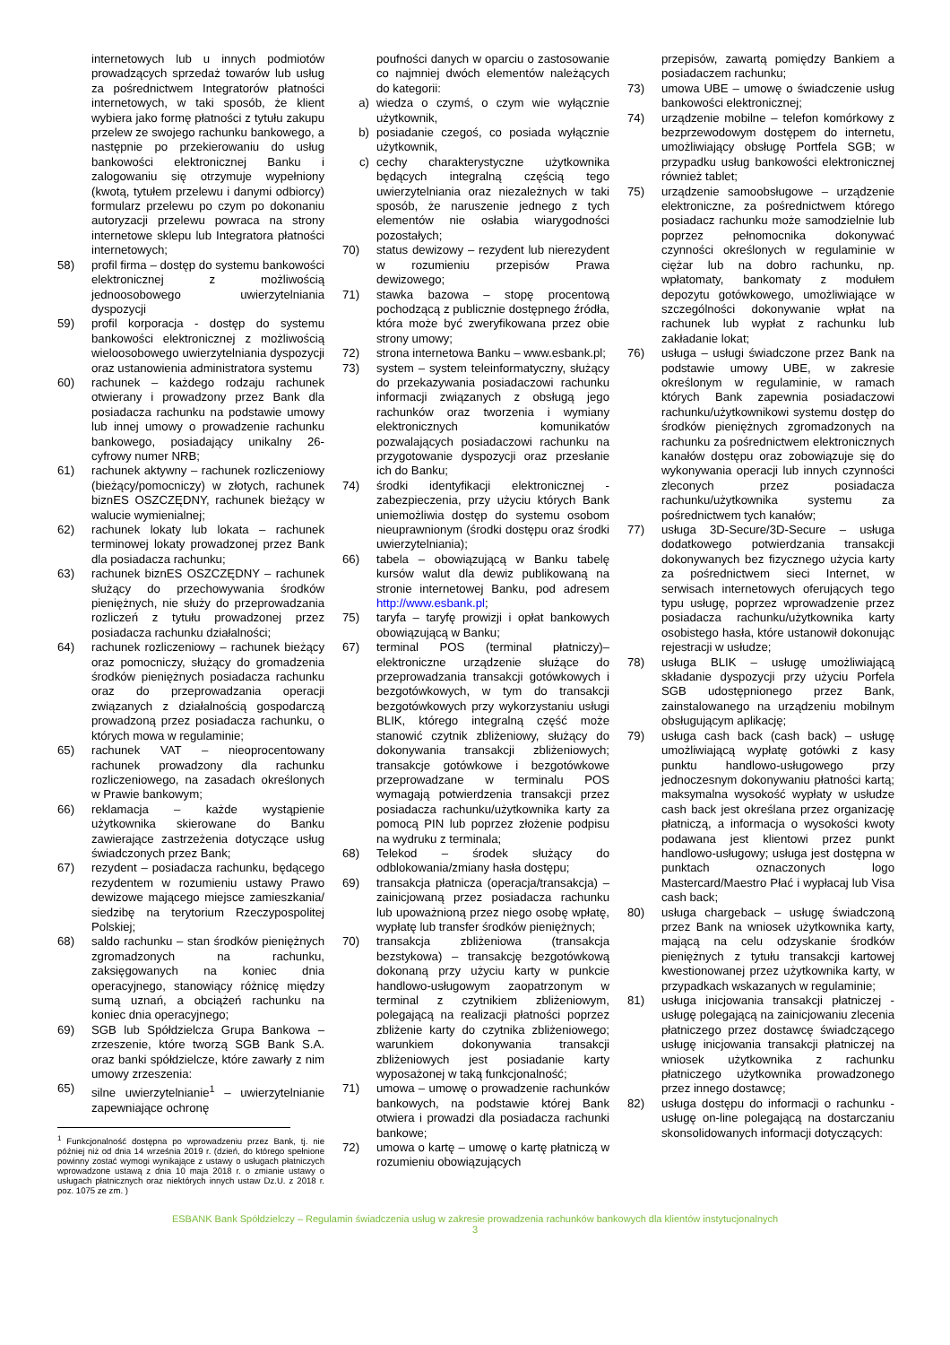internetowych lub u innych podmiotów prowadzących sprzedaż towarów lub usług za pośrednictwem Integratorów płatności internetowych, w taki sposób, że klient wybiera jako formę płatności z tytułu zakupu przelew ze swojego rachunku bankowego, a następnie po przekierowaniu do usług bankowości elektronicznej Banku i zalogowaniu się otrzymuje wypełniony (kwotą, tytułem przelewu i danymi odbiorcy) formularz przelewu po czym po dokonaniu autoryzacji przelewu powraca na strony internetowe sklepu lub Integratora płatności internetowych;
58) profil firma – dostęp do systemu bankowości elektronicznej z możliwością jednoosobowego uwierzytelniania dyspozycji
59) profil korporacja - dostęp do systemu bankowości elektronicznej z możliwością wieloosobowego uwierzytelniania dyspozycji oraz ustanowienia administratora systemu
60) rachunek – każdego rodzaju rachunek otwierany i prowadzony przez Bank dla posiadacza rachunku na podstawie umowy lub innej umowy o prowadzenie rachunku bankowego, posiadający unikalny 26-cyfrowy numer NRB;
61) rachunek aktywny – rachunek rozliczeniowy (bieżący/pomocniczy) w złotych, rachunek biznES OSZCZĘDNY, rachunek bieżący w walucie wymienialnej;
62) rachunek lokaty lub lokata – rachunek terminowej lokaty prowadzonej przez Bank dla posiadacza rachunku;
63) rachunek biznES OSZCZĘDNY – rachunek służący do przechowywania środków pieniężnych, nie służy do przeprowadzania rozliczeń z tytułu prowadzonej przez posiadacza rachunku działalności;
64) rachunek rozliczeniowy – rachunek bieżący oraz pomocniczy, służący do gromadzenia środków pieniężnych posiadacza rachunku oraz do przeprowadzania operacji związanych z działalnością gospodarczą prowadzoną przez posiadacza rachunku, o których mowa w regulaminie;
65) rachunek VAT – nieoprocentowany rachunek prowadzony dla rachunku rozliczeniowego, na zasadach określonych w Prawie bankowym;
66) reklamacja – każde wystąpienie użytkownika skierowane do Banku zawierające zastrzeżenia dotyczące usług świadczonych przez Bank;
67) rezydent – posiadacza rachunku, będącego rezydentem w rozumieniu ustawy Prawo dewizowe mającego miejsce zamieszkania/ siedzibę na terytorium Rzeczypospolitej Polskiej;
68) saldo rachunku – stan środków pieniężnych zgromadzonych na rachunku, zaksięgowanych na koniec dnia operacyjnego, stanowiący różnicę między sumą uznań, a obciążeń rachunku na koniec dnia operacyjnego;
69) SGB lub Spółdzielcza Grupa Bankowa – zrzeszenie, które tworzą SGB Bank S.A. oraz banki spółdzielcze, które zawarły z nim umowy zrzeszenia:
65) silne uwierzytelnianie<sup>1</sup> – uwierzytelnianie zapewniające ochronę
<sup>1</sup> Funkcjonalność dostępna po wprowadzeniu przez Bank, tj. nie później niż od dnia 14 września 2019 r. (dzień, do którego spełnione powinny zostać wymogi wynikające z ustawy o usługach płatniczych wprowadzone ustawą z dnia 10 maja 2018 r. o zmianie ustawy o usługach płatnicznych oraz niektórych innych ustaw Dz.U. z 2018 r. poz. 1075 ze zm. )
poufności danych w oparciu o zastosowanie co najmniej dwóch elementów należących do kategorii:
a) wiedza o czymś, o czym wie wyłącznie użytkownik,
b) posiadanie czegoś, co posiada wyłącznie użytkownik,
c) cechy charakterystyczne użytkownika będących integralną częścią tego uwierzytelniania oraz niezależnych w taki sposób, że naruszenie jednego z tych elementów nie osłabia wiarygodności pozostałych;
70) status dewizowy – rezydent lub nierezydent w rozumieniu przepisów Prawa dewizowego;
71) stawka bazowa – stopę procentową pochodzącą z publicznie dostępnego źródła, która może być zweryfikowana przez obie strony umowy;
72) strona internetowa Banku – www.esbank.pl;
73) system – system teleinformatyczny, służący do przekazywania posiadaczowi rachunku informacji związanych z obsługą jego rachunków oraz tworzenia i wymiany elektronicznych komunikatów pozwalających posiadaczowi rachunku na przygotowanie dyspozycji oraz przesłanie ich do Banku;
74) środki identyfikacji elektronicznej - zabezpieczenia, przy użyciu których Bank uniemożliwia dostęp do systemu osobom nieuprawnionym (środki dostępu oraz środki uwierzytelniania);
66) tabela – obowiązującą w Banku tabelę kursów walut dla dewiz publikowaną na stronie internetowej Banku, pod adresem http://www.esbank.pl;
75) taryfa – taryfę prowizji i opłat bankowych obowiązującą w Banku;
67) terminal POS (terminal płatniczy)– elektroniczne urządzenie służące do przeprowadzania transakcji gotówkowych i bezgotówkowych, w tym do transakcji bezgotówkowych przy wykorzystaniu usługi BLIK, którego integralną część może stanowić czytnik zbliżeniowy, służący do dokonywania transakcji zbliżeniowych; transakcje gotówkowe i bezgotówkowe przeprowadzane w terminalu POS wymagają potwierdzenia transakcji przez posiadacza rachunku/użytkownika karty za pomocą PIN lub poprzez złożenie podpisu na wydruku z terminala;
68) Telekod – środek służący do odblokowania/zmiany hasła dostępu;
69) transakcja płatnicza (operacja/transakcja) – zainicjowaną przez posiadacza rachunku lub upoważnioną przez niego osobę wpłatę, wypłatę lub transfer środków pieniężnych;
70) transakcja zbliżeniowa (transakcja bezstykowa) – transakcję bezgotówkową dokonaną przy użyciu karty w punkcie handlowo-usługowym zaopatrzonym w terminal z czytnikiem zbliżeniowym, polegającą na realizacji płatności poprzez zbliżenie karty do czytnika zbliżeniowego; warunkiem dokonywania transakcji zbliżeniowych jest posiadanie karty wyposażonej w taką funkcjonalność;
71) umowa – umowę o prowadzenie rachunków bankowych, na podstawie której Bank otwiera i prowadzi dla posiadacza rachunki bankowe;
72) umowa o kartę – umowę o kartę płatniczą w rozumieniu obowiązujących
przepisów, zawartą pomiędzy Bankiem a posiadaczem rachunku;
73) umowa UBE – umowę o świadczenie usług bankowości elektronicznej;
74) urządzenie mobilne – telefon komórkowy z bezprzewodowym dostępem do internetu, umożliwiający obsługę Portfela SGB; w przypadku usług bankowości elektronicznej również tablet;
75) urządzenie samoobsługowe – urządzenie elektroniczne, za pośrednictwem którego posiadacz rachunku może samodzielnie lub poprzez pełnomocnika dokonywać czynności określonych w regulaminie w ciężar lub na dobro rachunku, np. wpłatomaty, bankomaty z modułem depozytu gotówkowego, umożliwiające w szczególności dokonywanie wpłat na rachunek lub wypłat z rachunku lub zakładanie lokat;
76) usługa – usługi świadczone przez Bank na podstawie umowy UBE, w zakresie określonym w regulaminie, w ramach których Bank zapewnia posiadaczowi rachunku/użytkownikowi systemu dostęp do środków pieniężnych zgromadzonych na rachunku za pośrednictwem elektronicznych kanałów dostępu oraz zobowiązuje się do wykonywania operacji lub innych czynności zleconych przez posiadacza rachunku/użytkownika systemu za pośrednictwem tych kanałów;
77) usługa 3D-Secure/3D-Secure – usługa dodatkowego potwierdzania transakcji dokonywanych bez fizycznego użycia karty za pośrednictwem sieci Internet, w serwisach internetowych oferujących tego typu usługę, poprzez wprowadzenie przez posiadacza rachunku/użytkownika karty osobistego hasła, które ustanowił dokonując rejestracji w usłudze;
78) usługa BLIK – usługę umożliwiającą składanie dyspozycji przy użyciu Porfela SGB udostępnionego przez Bank, zainstalowanego na urządzeniu mobilnym obsługującym aplikację;
79) usługa cash back (cash back) – usługę umożliwiającą wypłatę gotówki z kasy punktu handlowo-usługowego przy jednoczesnym dokonywaniu płatności kartą; maksymalna wysokość wypłaty w usłudze cash back jest określana przez organizację płatniczą, a informacja o wysokości kwoty podawana jest klientowi przez punkt handlowo-usługowy; usługa jest dostępna w punktach oznaczonych logo Mastercard/Maestro Płać i wypłacaj lub Visa cash back;
80) usługa chargeback – usługę świadczoną przez Bank na wniosek użytkownika karty, mającą na celu odzyskanie środków pieniężnych z tytułu transakcji kartowej kwestionowanej przez użytkownika karty, w przypadkach wskazanych w regulaminie;
81) usługa inicjowania transakcji płatniczej - usługę polegającą na zainicjowaniu zlecenia płatniczego przez dostawcę świadczącego usługę inicjowania transakcji płatniczej na wniosek użytkownika z rachunku płatniczego użytkownika prowadzonego przez innego dostawcę;
82) usługa dostępu do informacji o rachunku - usługę on-line polegającą na dostarczaniu skonsolidowanych informacji dotyczących:
ESBANK Bank Spółdzielczy – Regulamin świadczenia usług w zakresie prowadzenia rachunków bankowych dla klientów instytucjonalnych
3